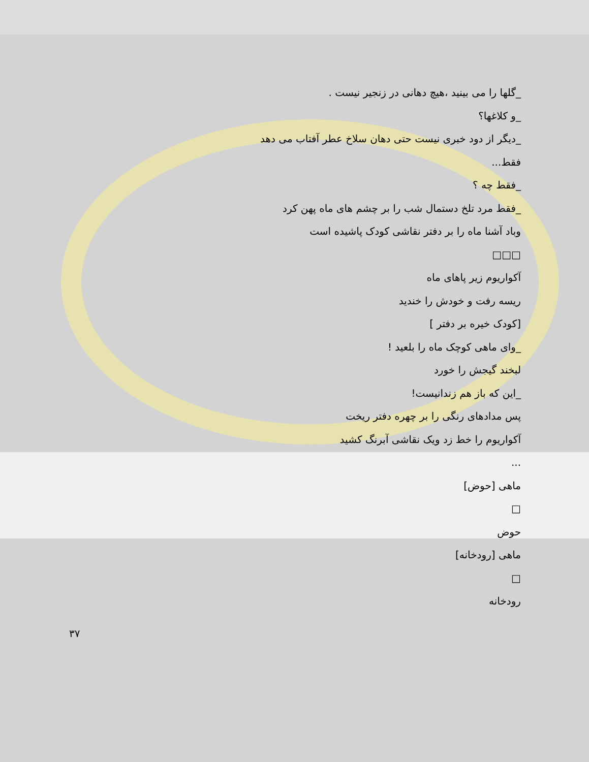_گلها را می بینید ،هیچ دهانی در زنجیر نیست .
_و کلاغها؟
_دیگر از دود خبری نیست حتی دهان سلاخ عطر آفتاب می دهد
فقط...
_فقط چه ؟
_فقط مرد تلخ دستمال شب را بر چشم های ماه پهن کرد
وباد آشنا ماه را بر دفتر نقاشی کودک پاشیده است
□□□
آکواریوم زیر پاهای ماه
ریسه رفت و خودش را خندید
[کودک خیره بر دفتر ]
_وای ماهی کوچک ماه را بلعید !
لبخند گیجش را خورد
_این که باز هم زندانیست!
پس مدادهای رنگی را بر چهره دفتر ریخت
آکواریوم را خط زد ویک نقاشی آبرنگ کشید
...
ماهی [حوض]
□
حوض
ماهی [رودخانه]
□
رودخانه
۳۷